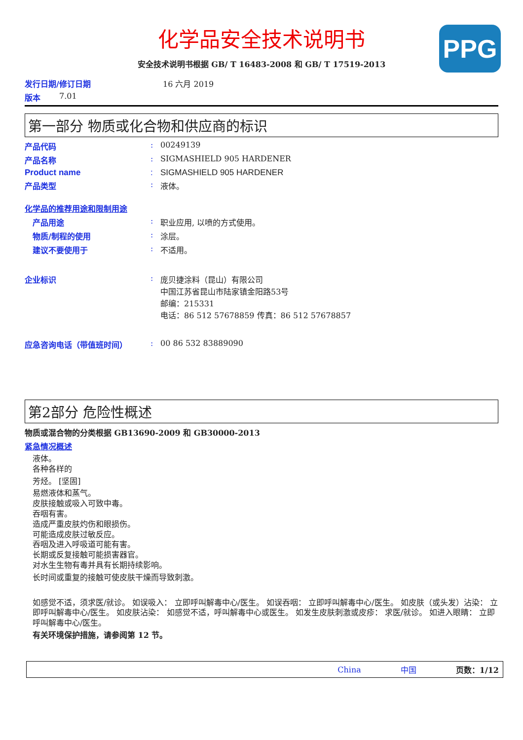PPG
化学品安全技术说明书
安全技术说明书根据 GB/ T 16483-2008 和 GB/ T 17519-2013
发行日期/修订日期 16 六月 2019
版本 7.01
第一部分 物质或化合物和供应商的标识
产品代码: 00249139
产品名称: SIGMASHIELD 905 HARDENER
Product name: SIGMASHIELD 905 HARDENER
产品类型: 液体。
化学品的推荐用途和限制用途
产品用途: 职业应用, 以喷的方式使用。
物质/制程的使用: 涂层。
建议不要使用于: 不适用。
企业标识: 庞贝捷涂料（昆山）有限公司
中国江苏省昆山市陆家镇金阳路53号
邮编：215331
电话：86 512 57678859 传真：86 512 57678857
应急咨询电话（带值班时间）: 00 86 532 83889090
第2部分 危险性概述
物质或混合物的分类根据 GB13690-2009 和 GB30000-2013
紧急情况概述
液体。
各种各样的
芳烃。 [坚固]
易燃液体和蒸气。
皮肤接触或吸入可致中毒。
吞咽有害。
造成严重皮肤灼伤和眼损伤。
可能造成皮肤过敏反应。
吞咽及进入呼吸道可能有害。
长期或反复接触可能损害器官。
对水生生物有毒并具有长期持续影响。
长时间或重复的接触可使皮肤干燥而导致刺激。
如感觉不适，须求医/就诊。 如误吸入： 立即呼叫解毒中心/医生。 如误吞咽： 立即呼叫解毒中心/医生。 如皮肤（或头发）沾染： 立即呼叫解毒中心/医生。 如皮肤沾染： 如感觉不适，呼叫解毒中心或医生。 如发生皮肤刺激或皮疹： 求医/就诊。 如进入眼睛： 立即呼叫解毒中心/医生。
有关环境保护措施，请参阅第 12 节。
China 中国 页数：1/12